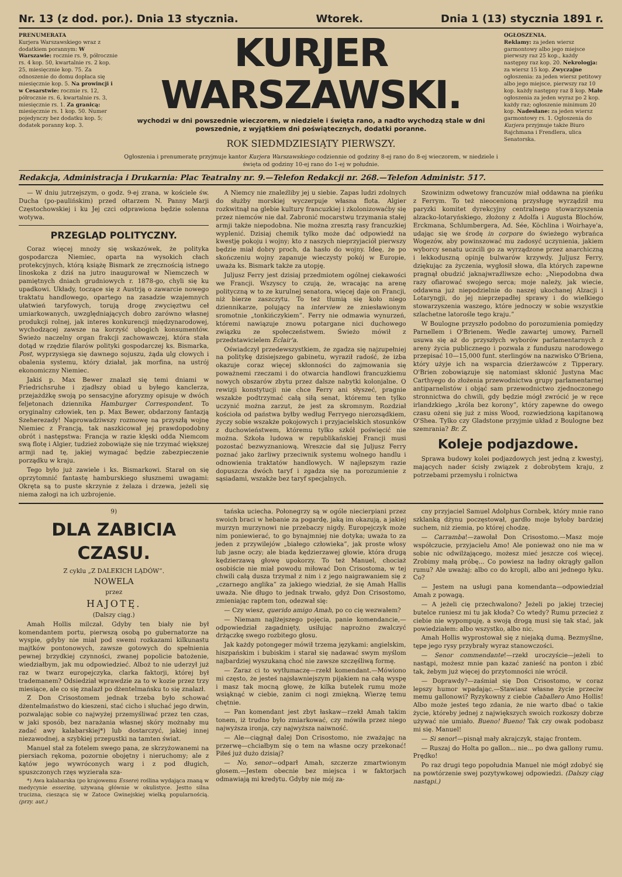Nr. 13 (z dod. por.). Dnia 13 stycznia. Wtorek. Dnia 1 (13) stycznia 1891 r.
PRENUMERATA
Kurjera Warszawskiego wraz z dodatkiem porannym: W Warszawie: rocznie rs. 9, półrocznie rs. 4 kop. 50, kwartalnie rs. 2 kop. 25, miesięcznie kop. 75. Za odnoszenie do domu dopłaca się miesięcznie kop. 5. Na prowincji i w Cesarstwie: rocznie rs. 12, półrocznie rs. 6, kwartalnie rs. 3, miesięcznie rs. 1. Za granicą: miesięcznie rs. 1 kop. 50. Numer pojedynczy bez dodatku kop. 5; dodatek poranny kop. 3.
KURJER WARSZAWSKI.
wychodzi w dni powszednie wieczorem, w niedziele i święta rano, a nadto wychodzą stale w dni powszednie, z wyjątkiem dni poświątecznych, dodatki poranne.
ROK SIEDMDZIESIĄTY PIERWSZY.
Ogłoszenia i prenumeratę przyjmuje kantor Kurjera Warszawskiego codziennie od godziny 8-ej rano do 8-ej wieczorem, w niedziele i święta od godziny 10-ej rano do 1-ej w południe.
OGŁOSZENIA.
Reklamy: za jeden wiersz garmontowy albo jego miejsce pierwszy raz 25 kop., każdy następny raz kop. 20. Nekrologja: za wiersz 15 kop. Zwyczajne ogłoszenia: za jeden wiersz petitowy albo jego miejsce, pierwszy raz 10 kop. każdy następny raz 8 kop. Małe ogłoszenia za jeden wyraz po 2 kop. każdy raz; ogłoszenie minimum 20 kop. Nadesłane: za jeden wiersz garmontowy rs. 1. Ogłoszenia do Kurjera przyjmuje także Biuro Rajchmana i Frendlera, ulica Senatorska.
Redakcja, Administracja i Drukarnia: Plac Teatralny nr. 9.—Telefon Redakcji nr. 268.—Telefon Administr. 517.
— W dniu jutrzejszym, o godz. 9-ej zrana, w kościele św. Ducha (po-paulińskim) przed ołtarzem N. Panny Marji Częstochowskiej i ku Jej czci odprawiona będzie solenna wotywa.
PRZEGLĄD POLITYCZNY.
Coraz więcej mnoży się wskazówek, że polityka gospodarcza Niemiec, oparta na wysokich cłach protekcyjnych, którą książę Bismark ze zręcznością istnego linoskoka z dziś na jutro inaugurował w Niemczech w pamiętnych dniach grudniowych r. 1878-go, chyli się ku upadkowi. Układy, toczące się z Austrją o zawarcie nowego traktatu handlowego, opartego na zasadzie wzajemnych ułatwień taryfowych, torują drogę zwycięztwu ceł umiarkowanych, uwzględniających dobro zarówno własnej produkcji rolnej, jak interes konkurencji międzynarodowej, wychodzącej zawsze na korzyść ubogich konsumentów. Świeżo naczelny organ frakcji zachowawczej, która stała dotąd w rzędzie filarów polityki gospodarczej ks. Bismarka, Post, wyprzysięga się dawnego sojuszu, żąda ulg cłowych i obalenia systemu, który działał, jak morfina, na ustrój ekonomiczny Niemiec.
Jakiś p. Max Bewer znalazł się temi dniami w Friedrichsruhe i zjadłszy obiad u byłego kanclerza, przejażdżkę swoją po sensacyjne aforyzmy opisuje w dwóch feljetonach dziennika Hamburger Correspondent. To oryginalny człowiek, ten p. Max Bewer, obdarzony fantazją Szeherezady! Naprowadziwszy rozmowę na przyszłą wojnę Niemiec z Francją, tak naszkicował jej prawdopodobny obrót i następstwa: Francja w razie klęski odda Niemcom swą flotę i Algier, tudzież zobowiąże się nie trzymać większej armji nad tę, jakiej wymagać będzie zabezpieczenie porządku w kraju.
Tego było już zawiele i ks. Bismarkowi. Starał on się oprzytomnić fantastę hamburskiego słusznemi uwagami: Okręta są to puste skrzynie z żelaza i drzewa, jeżeli się niema załogi na ich uzbrojenie.
A Niemcy nie znaleźliby jej u siebie. Zapas ludzi zdolnych do służby morskiej wyczerpuje własna flota. Algier rozkwitnął na glebie kultury francuzkiej i zkolonizowaćby się przez niemców nie dał. Zabronić mocarstwu trzymania stałej armji także niepodobna. Nie można zresztą rasy francuzkiej wyplenić. Dzisiaj chemik tylko może dać odpowiedź na kwestję pokoju i wojny; kto z naszych nieprzyjaciół pierwszy będzie miał dobry proch, da hasło do wojny. Ideę, że po skończeniu wojny zapanuje wieczysty pokój w Europie, uważa ks. Bismark także za utopję.
Juljusz Ferry jest dzisiaj przedmiotem ogólnej ciekawości we Francji. Wszyscy to czują, że, wracając na arenę polityczną w to ze kurulnej senatora, więcej daje on Francji, niż bierze zaszczytu. To też tłumią się koło niego dziennikarze, polujący na interview ze zniesławionym sromotnie „tonkińczykiem”. Ferry nie odmawia wynurzeń, któremi nawiązuje znowu potargane nici duchowego związku ze społeczeństwem. Świeżo mówił z przedstawicielem Eclair'a.
Oświadczył przedewszystkiem, że zgadza się najzupełniej na politykę dzisiejszego gabinetu, wyraził radość, że izba okazuje coraz więcej skłonności do zajmowania się poważnemi rzeczami i do otwarcia handlowi francuzkiemu nowych obszarów zbytu przez dalsze nabytki kolonjalne. O rewizji konstytucji nie chce Ferry ani słyszeć, pragnie wszakże podtrzymać całą siłą senat, któremu ten tylko uczynić można zarzut, że jest za skromnym. Rozdział kościoła od państwa byłby według Ferryego nierozsądkiem, życzy sobie wszakże pokojowych i przyjacielskich stosunków z duchowieństwem, któremu tylko szkół poświęcić nie można. Szkoła ludowa w republikańskiej Francji musi pozostać bezwyznaniową. Wreszcie dał się Juljusz Ferry poznać jako żarliwy przeciwnik systemu wolnego handlu i odnowienia traktatów handlowych. W najlepszym razie dopuszcza dwóch taryf i zgadza się na porozumienie z sąsiadami, wszakże bez taryf specjalnych.
Szowinizm odwetowy francuzów miał oddawna na pieńku z Ferrym. To też nieocenioną przysługę wyrządził mu paryzki komitet dyrekcyjny centralnego stowarzyszenia alzacko-lotaryńskiego, złożony z Adolfa i Augusta Blochów, Erckmana, Schlumbergera, Ad. Sée, Köchlina i Woirhaye'a, udając się we środę in corpore do świeżego wybrańca Wogezów, aby powinszować mu zadosyć uczynienia, jakiem wyborcy senatu uczcili go za wyrządzone przez anarchiczną i lekkoduszną opinję bulwarów krzywdy. Juljusz Ferry, dziękując za życzenia, wygłosił słowa, dla których zapewne pragnął obudzić jaknajwraźliwsze echo: „Niepodobna dwa razy ofiarować swojego serca; moje należy, jak wiecie, oddawna już niepodzielnie do naszej ukochanej Alzacji i Lotaryngji, do jej nieprzepadłej sprawy i do wielkiego stowarzyszenia waszego, które jednoczy w sobie wszystkie szlachetne latorośle tego kraju.”
W Boulogne przyszło podobno do porozumienia pomiędzy Parnellem i O'Brienem. Wedle zawartej umowy, Parnell usuwa się aż do przyszłych wyborów parlamentarnych z areny życia publicznego i pozwala z funduszu narodowego przepisać 10—15,000 funt. sterlingów na nazwisko O'Briena, który użyje ich na wsparcia dzierżawców z Tipperary. O'Brien zobowiązuje się natomiast skłonić Justyna Mac Carthyego do złożenia przewodnictwa grupy parlamentarnej antiparnelistów i objąć sam przewodnictwo zjednoczonego stronnictwa do chwili, gdy będzie mógł zwrócić je w ręce irlandzkiego „króla bez korony”, który zapewne do owego czasu ożeni się już z miss Wood, rozwiedzioną kapitanową O'Shea. Tylko czy Gladstone przyjmie układ z Boulogne bez szemrania? Br. Z.
Koleje podjazdowe.
Sprawa budowy kolei podjazdowych jest jedną z kwestyj, mających nader ścisły związek z dobrobytem kraju, z potrzebami przemysłu i rolnictwa
9)
DLA ZABICIA CZASU.
Z cyklu „Z DALEKICH LĄDÓW”.
NOWELA
przez
HAJOTĘ.
(Dalszy ciąg.)
Amah Hollis milczał. Gdyby ten biały nie był komendantem portu, pierwszą osobą po gubernatorze na wyspie, gdyby nie miał pod swemi rozkazami kilkunastu majtków pontonowych, zawsze gotowych do spełnienia pewnej brzydkiej czynności, zwanej popolicie batożenie, wiedziałbym, jak mu odpowiedzieć. Alboż to nie uderzył już raz w twarz europejczyka, clarka faktorji, której był trademanem? Odsiedział wprawdzie za to w kozie przez trzy miesiące, ale co się znalazł po dżentelmańsku to się znalazł.
Z Don Crisostomem jednak trzeba było schować dżentelmaństwo do kieszeni, stać cicho i słuchać jego drwin, pozwalając sobie co najwyżej przemyśliwać przez ten czas, w jaki sposób, bez narażania własnej skóry możnaby mu zadać awy kalabarskiej*) lub dostarczyć, jakiej innej niezawodnej, a szybkiej przepustki na tamten świat.
Manuel stał za fotelem swego pana, ze skrzyżowanemi na piersiach rękoma, pozornie obojętny i nieruchomy; ale z kątów jego wywróconych warg i z pod długich, spuszczonych rzęs wyzierała sza-
*) Awa kalabarska (po krajowemu Essere) roślina wydająca znaną w medycynie esserinę, używaną głównie w okulistyce. Jestto silna trucizna, ciesząca się w Zatoce Gwinejskiej wielką popularnością. (przy. aut.)
tańska uciecha. Połonegrzy są w ogóle niecierpiani przez swoich braci w hebanie za pogardę, jaką im okazują, a jakiej murzyn murzynowi nie przebaczy nigdy. Europejczyk może nim poniewierać, to go bynajmniej nie dotyka; uważa to za jeden z przywilejów „białego człowieka”, jak proste włosy lub jasne oczy; ale biada kędzierzawej głowie, która drugą kędzierzawą głowę upokorzy. To też Manuel, chociaż osobiście nie miał powodu miłować Don Crisostoma, w tej chwili całą dusza trzymał z nim i z jego naigrawaniem się z „czarnego anglika” za jakiego wiedział, że się Amah Hallis uważa. Nie długo to jednak trwało, gdyż Don Crisostomo, zmieniając raptem ton, odezwał się:
— Czy wiesz, querido amigo Amah, po co cię wezwałem?
— Niemam najlżejszego pojęcia, panie komendancie,—odpowiedział zagadnięty, usiłując naprożno zwalczyć drżączkę swego rozbitego głosu.
Jak każdy potongeger mówił trzema językami: angielskim, hiszpańskim i bubiskim i starał się nadawać swym myślom najbardziej wyszukaną choć nie zawsze szczęśliwą formę.
— Zaraz ci to wytłumaczę—rzekł komendant.—Mówiono mi często, że jesteś najsławniejszym pijakiem na całą wyspę i masz tak mocną głowę, że kilka butelek rumu może wsiąknąć w ciebie, zanim ci nogi zmiękną. Wierzę temu chętnie.
— Pan komendant jest zbyt łaskaw—rzekł Amah takim tonem, iż trudno było zmiarkować, czy mówiła przez niego najwyższa ironja, czy najwyższa naiwność.
— Ale—ciągnął dalej Don Crisostomo, nie zważając na przerwę—chciałbym się o tem na własne oczy przekonać! Piłeś już dużo dzisiaj?
— No, senor—odparł Amah, szczerze zmartwionym głosem.—Jestem obecnie bez miejsca i w faktorjach odmawiają mi kredytu. Gdyby nie mój za-
cny przyjaciel Samuel Adolphus Cornbek, który mnie rano szklanką dżynu poczęstował, gardło moje byłoby bardziej suchem, niż ziemia, po której chodzę.
— Carramba!—zawołał Don Crisostomo.—Masz moje współczucie, przyjacielu Amo! Ale ponieważ ono nie ma w sobie nic odwilżającego, możesz mieć jeszcze coś więcej. Zrobimy małą próbę... Co powiesz na ładny okrągły gallon rumu? Ale uważaj: albo co do kropli, albo ani jednego łyku. Co?
— Jestem na usługi pana komendanta—odpowiedział Amah z powagą.
— A jeżeli cię przechwalono? Jeżeli po jakiej trzeciej butelce runiesz mi tu jak kłoda? Co wtedy? Rumu przecież z ciebie nie wypompuję, a swoją drogą musi się tak stać, jak powiedziałem: albo wszystko, albo nic.
Amah Hollis wyprostował się z niejaką dumą. Bezmyślne, tępe jego rysy przybrały wyraz stanowczości.
— Senor commendante!—rzekł uroczyście—jeżeli to nastąpi, możesz mnie pan kazać zanieść na ponton i zbić tak, żebym już więcej do przytomności nie wrócił.
— Doprawdy?—zaśmiał się Don Crisostomo, w coraz lepszy humor wpadając.—Stawiasz własne życie przeciw memu gallonowi? Ryzykowny z ciebie Caballero Amo Hollis! Albo może jesteś tego zdania, że nie warto dbać o takie życie, któreby jednej z największych swoich rozkoszy dobrze używać nie umiało. Bueno! Bueno! Tak czy owak podobasz mi się. Manuel!
— Si senor!—pisnął mały akrajczyk, stając frontem.
— Ruszaj do Holta po gallon... nie... po dwa gallony rumu. Prędko!
Po raz drugi tego popołudnia Manuel nie mógł zdobyć się na powtórzenie swej pozytywkowej odpowiedzi. (Dalszy ciąg nastąpi.)